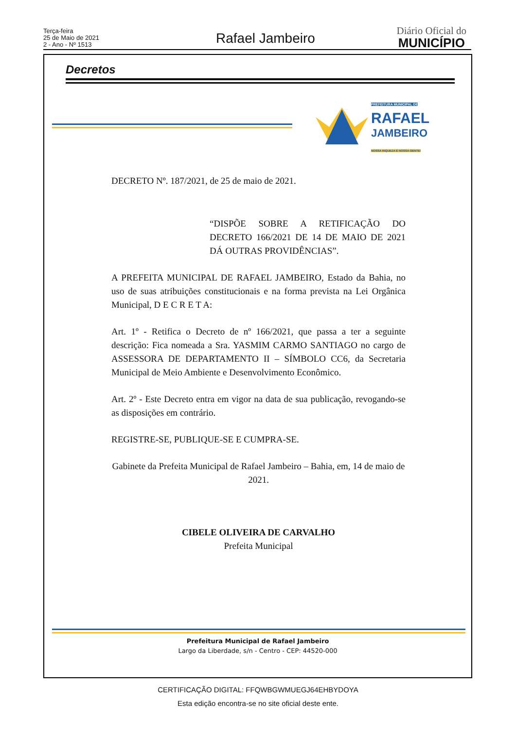Terça-feira
25 de Maio de 2021
2 - Ano - Nº 1513
Rafael Jambeiro
Diário Oficial do
MUNICÍPIO
Decretos
PREFEITURA MUNICIPAL DE
RAFAEL
JAMBEIRO
NOSSA RIQUEZA É NOSSA GENTE!
DECRETO Nº. 187/2021, de 25 de maio de 2021.
“DISPÕE SOBRE A RETIFICAÇÃO DO DECRETO 166/2021 DE 14 DE MAIO DE 2021 DÁ OUTRAS PROVIDÊNCIAS”.
A PREFEITA MUNICIPAL DE RAFAEL JAMBEIRO, Estado da Bahia, no uso de suas atribuições constitucionais e na forma prevista na Lei Orgânica Municipal, D E C R E T A:
Art. 1º - Retifica o Decreto de nº 166/2021, que passa a ter a seguinte descrição: Fica nomeada a Sra. YASMIM CARMO SANTIAGO no cargo de ASSESSORA DE DEPARTAMENTO II – SÍMBOLO CC6, da Secretaria Municipal de Meio Ambiente e Desenvolvimento Econômico.
Art. 2º - Este Decreto entra em vigor na data de sua publicação, revogando-se as disposições em contrário.
REGISTRE-SE, PUBLIQUE-SE E CUMPRA-SE.
Gabinete da Prefeita Municipal de Rafael Jambeiro – Bahia, em, 14 de maio de 2021.
CIBELE OLIVEIRA DE CARVALHO
Prefeita Municipal
Prefeitura Municipal de Rafael Jambeiro
Largo da Liberdade, s/n - Centro - CEP: 44520-000
CERTIFICAÇÃO DIGITAL: FFQWBGWMUEGJ64EHBYDOYA
Esta edição encontra-se no site oficial deste ente.